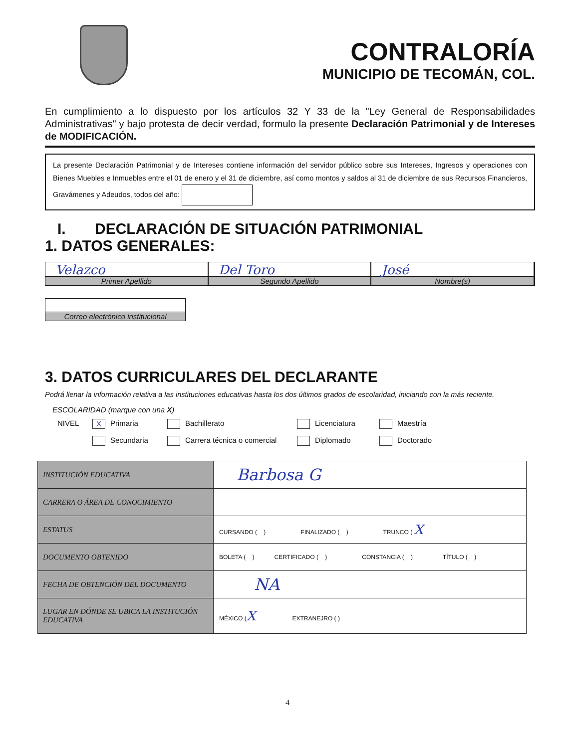CONTRALORÍA
MUNICIPIO DE TECOMÁN, COL.
En cumplimiento a lo dispuesto por los artículos 32 Y 33 de la "Ley General de Responsabilidades Administrativas" y bajo protesta de decir verdad, formulo la presente Declaración Patrimonial y de Intereses de MODIFICACIÓN.
La presente Declaración Patrimonial y de Intereses contiene información del servidor público sobre sus Intereses, Ingresos y operaciones con Bienes Muebles e Inmuebles entre el 01 de enero y el 31 de diciembre, así como montos y saldos al 31 de diciembre de sus Recursos Financieros, Gravámenes y Adeudos, todos del año:
I. DECLARACIÓN DE SITUACIÓN PATRIMONIAL
1. DATOS GENERALES:
Velazco
Primer Apellido
Del Toro
Segundo Apellido
José
Nombre(s)
Correo electrónico institucional
3. DATOS CURRICULARES DEL DECLARANTE
Podrá llenar la información relativa a las instituciones educativas hasta los dos últimos grados de escolaridad, iniciando con la más reciente.
ESCOLARIDAD (marque con una X)
NIVEL
X Primaria
Bachillerato
Licenciatura
Maestría
Secundaria
Carrera técnica o comercial
Diplomado
Doctorado
| INSTITUCIÓN EDUCATIVA | Barbosa G |
| CARRERA O ÁREA DE CONOCIMIENTO | |
| ESTATUS | CURSANDO ( ) FINALIZADO ( ) TRUNCO ( X |
| DOCUMENTO OBTENIDO | BOLETA ( ) CERTIFICADO ( ) CONSTANCIA ( ) TÍTULO ( ) |
| FECHA DE OBTENCIÓN DEL DOCUMENTO | NA |
| LUGAR EN DÓNDE SE UBICA LA INSTITUCIÓN EDUCATIVA | MÉXICO ( X EXTRANEJRO ( ) |
4